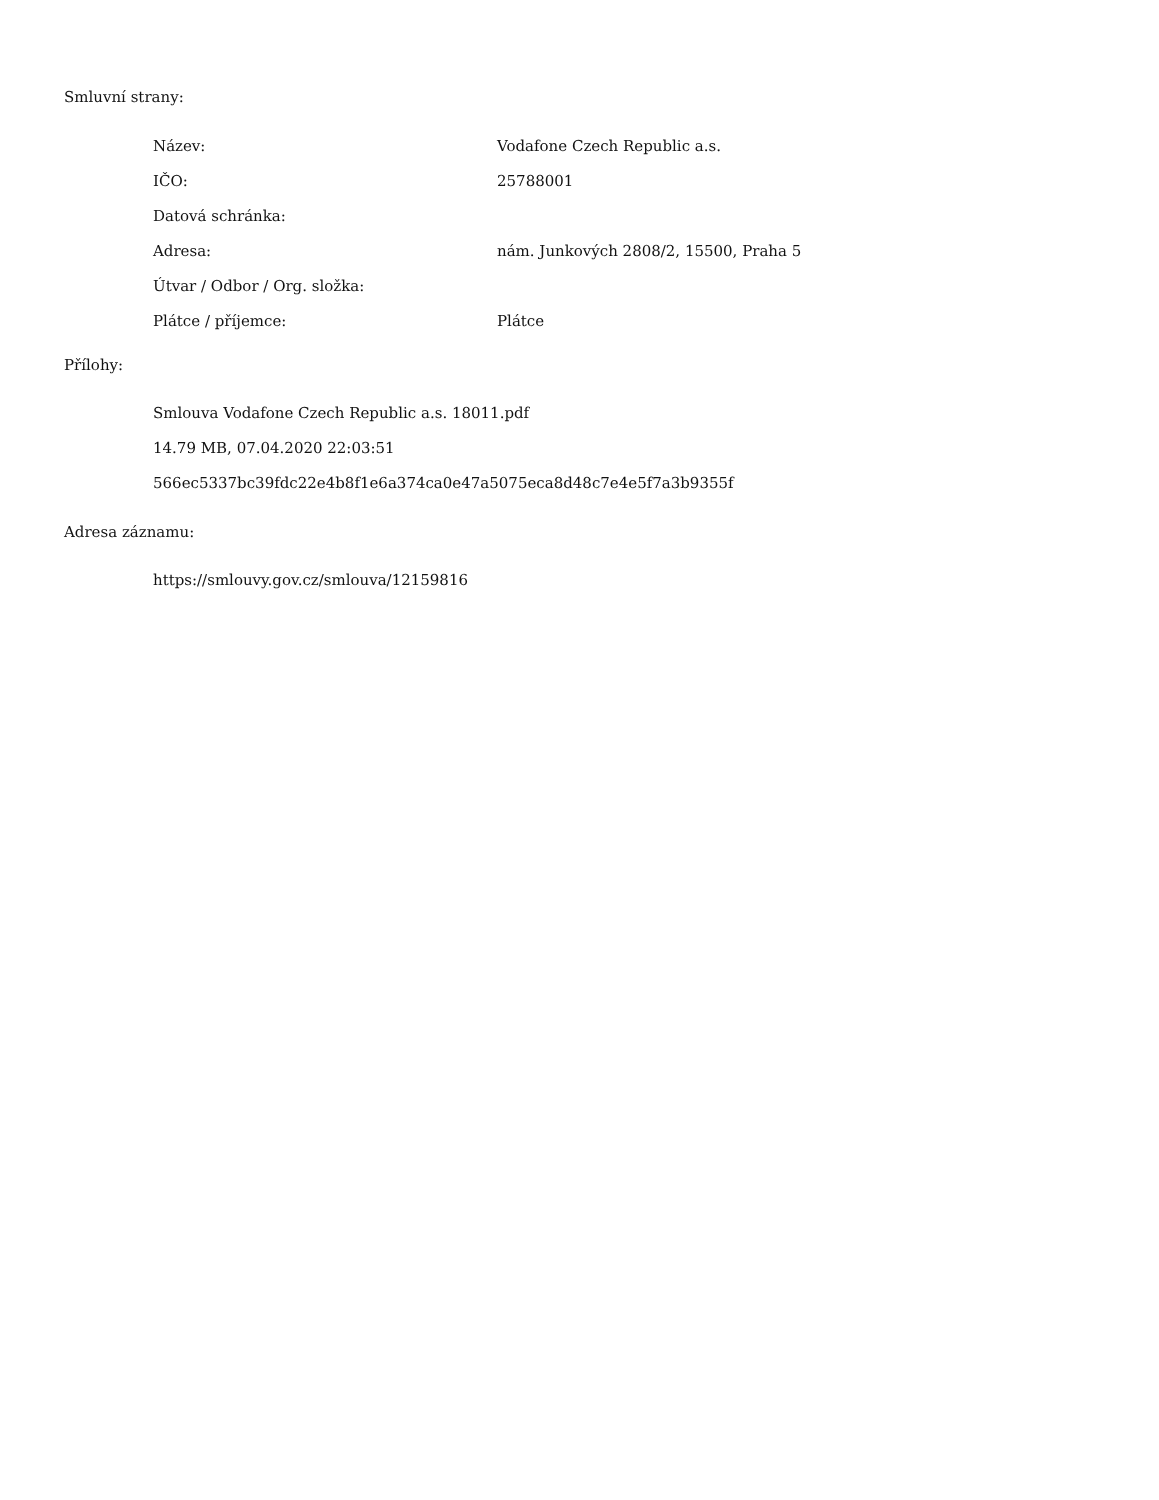Smluvní strany:
| Název: | Vodafone Czech Republic a.s. |
| IČO: | 25788001 |
| Datová schránka: | |
| Adresa: | nám. Junkových 2808/2, 15500, Praha 5 |
| Útvar / Odbor / Org. složka: | |
| Plátce / příjemce: | Plátce |
Přílohy:
Smlouva Vodafone Czech Republic a.s. 18011.pdf
14.79 MB, 07.04.2020 22:03:51
566ec5337bc39fdc22e4b8f1e6a374ca0e47a5075eca8d48c7e4e5f7a3b9355f
Adresa záznamu:
https://smlouvy.gov.cz/smlouva/12159816